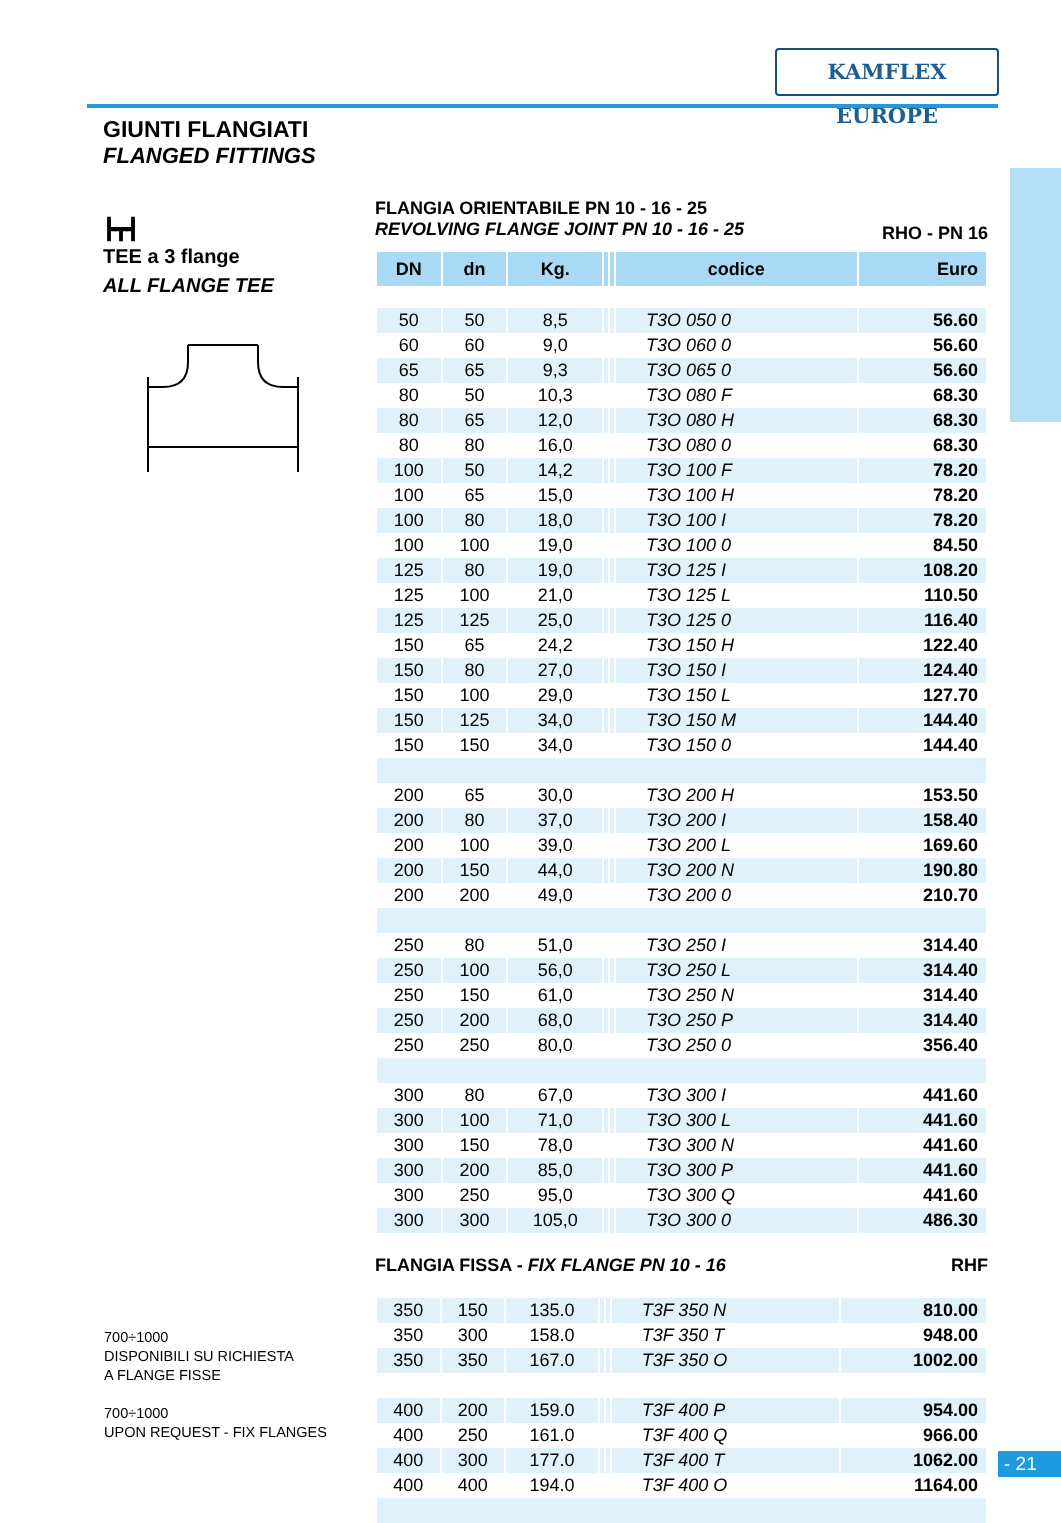KAMFLEX EUROPE
GIUNTI FLANGIATI
FLANGED FITTINGS
┣┳┫
TEE a 3 flange
ALL FLANGE TEE
FLANGIA ORIENTABILE PN 10 - 16 - 25
REVOLVING FLANGE JOINT PN 10 - 16 - 25 RHO - PN 16
| DN | dn | Kg. | | | codice | Euro |
| --- | --- | --- | --- | --- | --- | --- |
| 50 | 50 | 8,5 | | | T3O 050 0 | 56.60 |
| 60 | 60 | 9,0 | | | T3O 060 0 | 56.60 |
| 65 | 65 | 9,3 | | | T3O 065 0 | 56.60 |
| 80 | 50 | 10,3 | | | T3O 080 F | 68.30 |
| 80 | 65 | 12,0 | | | T3O 080 H | 68.30 |
| 80 | 80 | 16,0 | | | T3O 080 0 | 68.30 |
| 100 | 50 | 14,2 | | | T3O 100 F | 78.20 |
| 100 | 65 | 15,0 | | | T3O 100 H | 78.20 |
| 100 | 80 | 18,0 | | | T3O 100 I | 78.20 |
| 100 | 100 | 19,0 | | | T3O 100 0 | 84.50 |
| 125 | 80 | 19,0 | | | T3O 125 I | 108.20 |
| 125 | 100 | 21,0 | | | T3O 125 L | 110.50 |
| 125 | 125 | 25,0 | | | T3O 125 0 | 116.40 |
| 150 | 65 | 24,2 | | | T3O 150 H | 122.40 |
| 150 | 80 | 27,0 | | | T3O 150 I | 124.40 |
| 150 | 100 | 29,0 | | | T3O 150 L | 127.70 |
| 150 | 125 | 34,0 | | | T3O 150 M | 144.40 |
| 150 | 150 | 34,0 | | | T3O 150 0 | 144.40 |
| 200 | 65 | 30,0 | | | T3O 200 H | 153.50 |
| 200 | 80 | 37,0 | | | T3O 200 I | 158.40 |
| 200 | 100 | 39,0 | | | T3O 200 L | 169.60 |
| 200 | 150 | 44,0 | | | T3O 200 N | 190.80 |
| 200 | 200 | 49,0 | | | T3O 200 0 | 210.70 |
| 250 | 80 | 51,0 | | | T3O 250 I | 314.40 |
| 250 | 100 | 56,0 | | | T3O 250 L | 314.40 |
| 250 | 150 | 61,0 | | | T3O 250 N | 314.40 |
| 250 | 200 | 68,0 | | | T3O 250 P | 314.40 |
| 250 | 250 | 80,0 | | | T3O 250 0 | 356.40 |
| 300 | 80 | 67,0 | | | T3O 300 I | 441.60 |
| 300 | 100 | 71,0 | | | T3O 300 L | 441.60 |
| 300 | 150 | 78,0 | | | T3O 300 N | 441.60 |
| 300 | 200 | 85,0 | | | T3O 300 P | 441.60 |
| 300 | 250 | 95,0 | | | T3O 300 Q | 441.60 |
| 300 | 300 | 105,0 | | | T3O 300 0 | 486.30 |
FLANGIA FISSA - FIX FLANGE PN 10 - 16 RHF
| 350 | 150 | 135.0 | | | T3F 350 N | 810.00 |
| 350 | 300 | 158.0 | | | T3F 350 T | 948.00 |
| 350 | 350 | 167.0 | | | T3F 350 O | 1002.00 |
| 400 | 200 | 159.0 | | | T3F 400 P | 954.00 |
| 400 | 250 | 161.0 | | | T3F 400 Q | 966.00 |
| 400 | 300 | 177.0 | | | T3F 400 T | 1062.00 |
| 400 | 400 | 194.0 | | | T3F 400 O | 1164.00 |
700÷1000
DISPONIBILI SU RICHIESTA
A FLANGE FISSE
700÷1000
UPON REQUEST - FIX FLANGES
- 21